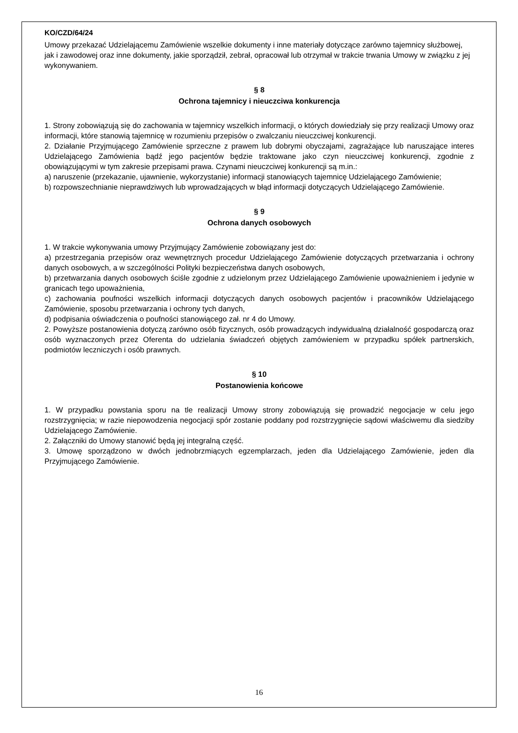KO/CZD/64/24
Umowy przekazać Udzielającemu Zamówienie wszelkie dokumenty i inne materiały dotyczące zarówno tajemnicy służbowej, jak i zawodowej oraz inne dokumenty, jakie sporządził, zebrał, opracował lub otrzymał w trakcie trwania Umowy w związku z jej wykonywaniem.
§ 8
Ochrona tajemnicy i nieuczciwa konkurencja
1. Strony zobowiązują się do zachowania w tajemnicy wszelkich informacji, o których dowiedziały się przy realizacji Umowy oraz informacji, które stanowią tajemnicę w rozumieniu przepisów o zwalczaniu nieuczciwej konkurencji.
2. Działanie Przyjmującego Zamówienie sprzeczne z prawem lub dobrymi obyczajami, zagrażające lub naruszające interes Udzielającego Zamówienia bądź jego pacjentów będzie traktowane jako czyn nieuczciwej konkurencji, zgodnie z obowiązującymi w tym zakresie przepisami prawa. Czynami nieuczciwej konkurencji są m.in.:
a) naruszenie (przekazanie, ujawnienie, wykorzystanie) informacji stanowiących tajemnicę Udzielającego Zamówienie;
b) rozpowszechnianie nieprawdziwych lub wprowadzających w błąd informacji dotyczących Udzielającego Zamówienie.
§ 9
Ochrona danych osobowych
1. W trakcie wykonywania umowy Przyjmujący Zamówienie zobowiązany jest do:
a) przestrzegania przepisów oraz wewnętrznych procedur Udzielającego Zamówienie dotyczących przetwarzania i ochrony danych osobowych, a w szczególności Polityki bezpieczeństwa danych osobowych,
b) przetwarzania danych osobowych ściśle zgodnie z udzielonym przez Udzielającego Zamówienie upoważnieniem i jedynie w granicach tego upoważnienia,
c) zachowania poufności wszelkich informacji dotyczących danych osobowych pacjentów i pracowników Udzielającego Zamówienie, sposobu przetwarzania i ochrony tych danych,
d) podpisania oświadczenia o poufności stanowiącego zał. nr 4 do Umowy.
2. Powyższe postanowienia dotyczą zarówno osób fizycznych, osób prowadzących indywidualną działalność gospodarczą oraz osób wyznaczonych przez Oferenta do udzielania świadczeń objętych zamówieniem w przypadku spółek partnerskich, podmiotów leczniczych i osób prawnych.
§ 10
Postanowienia końcowe
1. W przypadku powstania sporu na tle realizacji Umowy strony zobowiązują się prowadzić negocjacje w celu jego rozstrzygnięcia; w razie niepowodzenia negocjacji spór zostanie poddany pod rozstrzygnięcie sądowi właściwemu dla siedziby Udzielającego Zamówienie.
2. Załączniki do Umowy stanowić będą jej integralną część.
3. Umowę sporządzono w dwóch jednobrzmiących egzemplarzach, jeden dla Udzielającego Zamówienie, jeden dla Przyjmującego Zamówienie.
16